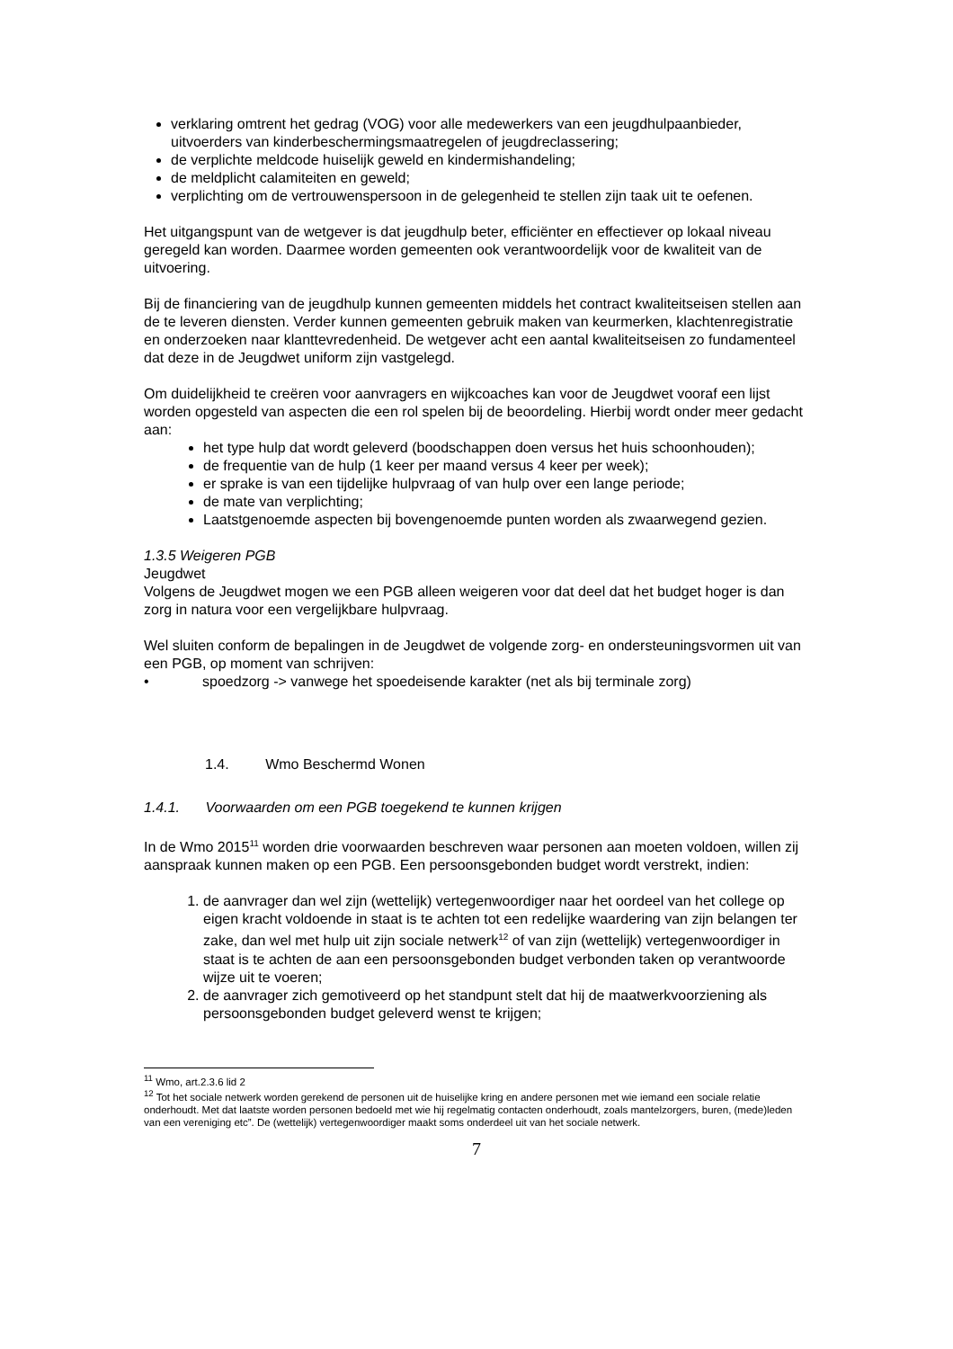verklaring omtrent het gedrag (VOG) voor alle medewerkers van een jeugdhulpaanbieder, uitvoerders van kinderbeschermingsmaatregelen of jeugdreclassering;
de verplichte meldcode huiselijk geweld en kindermishandeling;
de meldplicht calamiteiten en geweld;
verplichting om de vertrouwenspersoon in de gelegenheid te stellen zijn taak uit te oefenen.
Het uitgangspunt van de wetgever is dat jeugdhulp beter, efficiënter en effectiever op lokaal niveau geregeld kan worden. Daarmee worden gemeenten ook verantwoordelijk voor de kwaliteit van de uitvoering.
Bij de financiering van de jeugdhulp kunnen gemeenten middels het contract kwaliteitseisen stellen aan de te leveren diensten. Verder kunnen gemeenten gebruik maken van keurmerken, klachtenregistratie en onderzoeken naar klanttevredenheid. De wetgever acht een aantal kwaliteitseisen zo fundamenteel dat deze in de Jeugdwet uniform zijn vastgelegd.
Om duidelijkheid te creëren voor aanvragers en wijkcoaches kan voor de Jeugdwet vooraf een lijst worden opgesteld van aspecten die een rol spelen bij de beoordeling. Hierbij wordt onder meer gedacht aan:
het type hulp dat wordt geleverd (boodschappen doen versus het huis schoonhouden);
de frequentie van de hulp (1 keer per maand versus 4 keer per week);
er sprake is van een tijdelijke hulpvraag of van hulp over een lange periode;
de mate van verplichting;
Laatstgenoemde aspecten bij bovengenoemde punten worden als zwaarwegend gezien.
1.3.5 Weigeren PGB
Jeugdwet
Volgens de Jeugdwet mogen we een PGB alleen weigeren voor dat deel dat het budget hoger is dan zorg in natura voor een vergelijkbare hulpvraag.
Wel sluiten conform de bepalingen in de Jeugdwet de volgende zorg- en ondersteuningsvormen uit van een PGB, op moment van schrijven:
• spoedzorg -> vanwege het spoedeisende karakter (net als bij terminale zorg)
1.4. Wmo Beschermd Wonen
1.4.1. Voorwaarden om een PGB toegekend te kunnen krijgen
In de Wmo 2015<sup>11</sup> worden drie voorwaarden beschreven waar personen aan moeten voldoen, willen zij aanspraak kunnen maken op een PGB. Een persoonsgebonden budget wordt verstrekt, indien:
1. de aanvrager dan wel zijn (wettelijk) vertegenwoordiger naar het oordeel van het college op eigen kracht voldoende in staat is te achten tot een redelijke waardering van zijn belangen ter zake, dan wel met hulp uit zijn sociale netwerk<sup>12</sup> of van zijn (wettelijk) vertegenwoordiger in staat is te achten de aan een persoonsgebonden budget verbonden taken op verantwoorde wijze uit te voeren;
2. de aanvrager zich gemotiveerd op het standpunt stelt dat hij de maatwerkvoorziening als persoonsgebonden budget geleverd wenst te krijgen;
<sup>11</sup> Wmo, art.2.3.6 lid 2
<sup>12</sup> Tot het sociale netwerk worden gerekend de personen uit de huiselijke kring en andere personen met wie iemand een sociale relatie onderhoudt. Met dat laatste worden personen bedoeld met wie hij regelmatig contacten onderhoudt, zoals mantelzorgers, buren, (mede)leden van een vereniging etc”. De (wettelijk) vertegenwoordiger maakt soms onderdeel uit van het sociale netwerk.
7